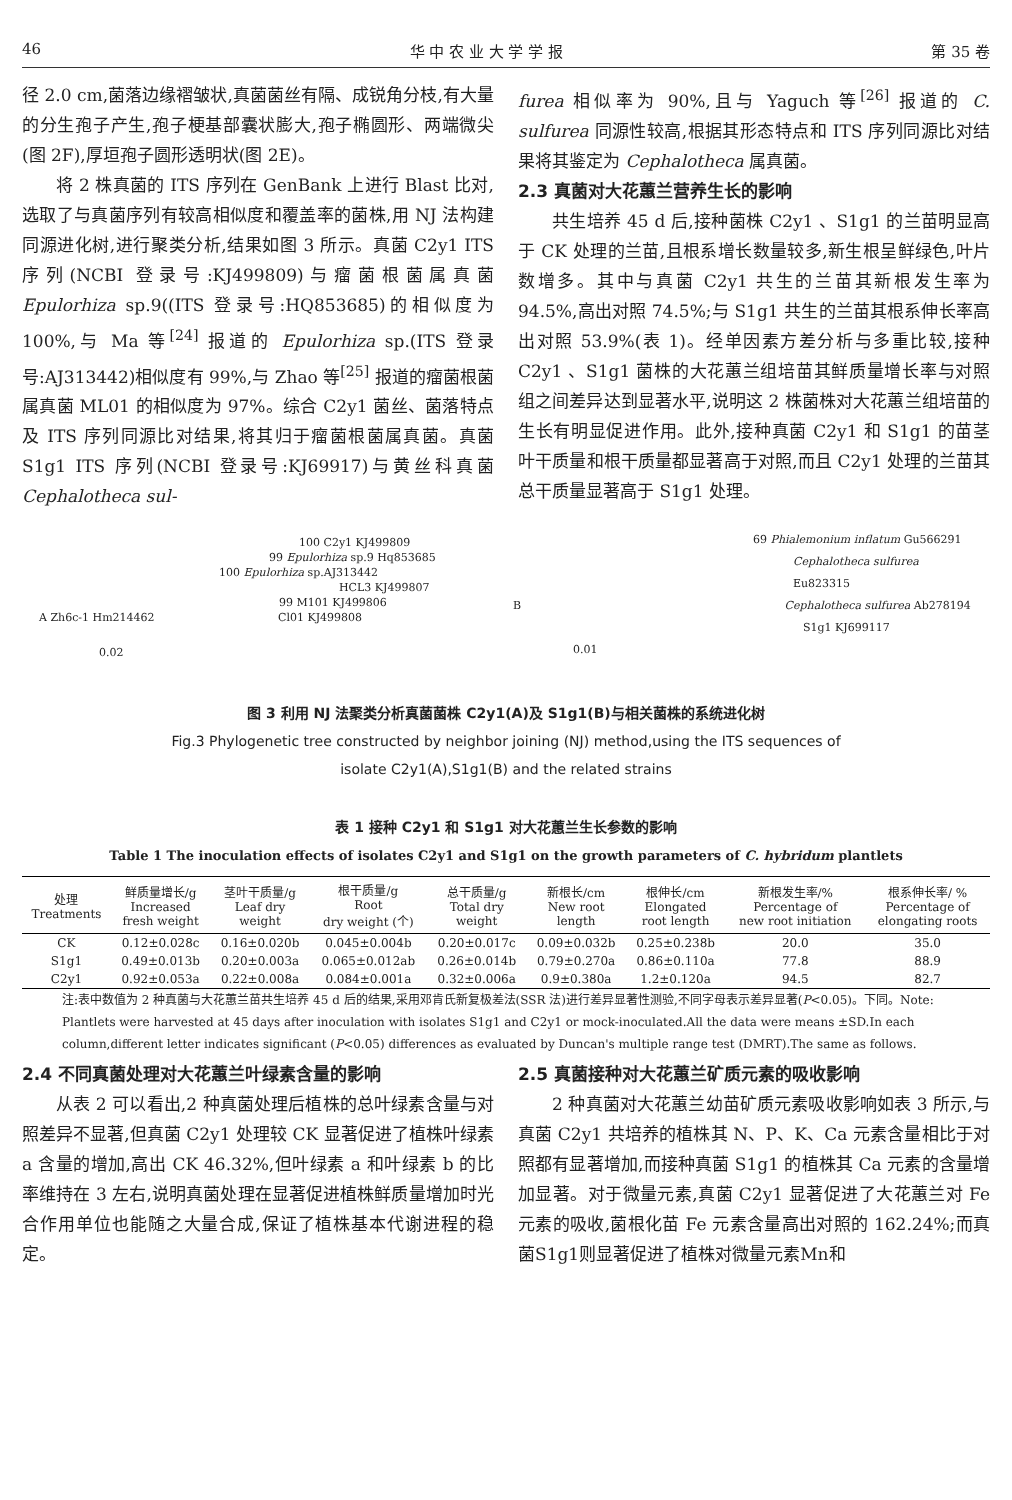46 华 中 农 业 大 学 学 报 第 35 卷
径 2.0 cm,菌落边缘褶皱状,真菌菌丝有隔、成锐角分枝,有大量的分生孢子产生,孢子梗基部囊状膨大,孢子椭圆形、两端微尖(图 2F),厚垣孢子圆形透明状(图 2E)。
将 2 株真菌的 ITS 序列在 GenBank 上进行 Blast 比对,选取了与真菌序列有较高相似度和覆盖率的菌株,用 NJ 法构建同源进化树,进行聚类分析,结果如图 3 所示。真菌 C2y1 ITS 序列(NCBI 登录号:KJ499809)与瘤菌根菌属真菌 Epulorhiza sp.9((ITS 登录号:HQ853685)的相似度为 100%,与 Ma 等<sup>[24]</sup> 报道的 Epulorhiza sp.(ITS 登录号:AJ313442)相似度有 99%,与 Zhao 等<sup>[25]</sup> 报道的瘤菌根菌属真菌 ML01 的相似度为 97%。综合 C2y1 菌丝、菌落特点及 ITS 序列同源比对结果,将其归于瘤菌根菌属真菌。真菌 S1g1 ITS 序列(NCBI 登录号:KJ69917)与黄丝科真菌 Cephalotheca sul-
furea 相似率为 90%,且与 Yaguch 等<sup>[26]</sup> 报道的 C. sulfurea 同源性较高,根据其形态特点和 ITS 序列同源比对结果将其鉴定为 Cephalotheca 属真菌。
2.3 真菌对大花蕙兰营养生长的影响
共生培养 45 d 后,接种菌株 C2y1 、S1g1 的兰苗明显高于 CK 处理的兰苗,且根系增长数量较多,新生根呈鲜绿色,叶片数增多。其中与真菌 C2y1 共生的兰苗其新根发生率为 94.5%,高出对照 74.5%;与 S1g1 共生的兰苗其根系伸长率高出对照 53.9%(表 1)。经单因素方差分析与多重比较,接种 C2y1 、S1g1 菌株的大花蕙兰组培苗其鲜质量增长率与对照组之间差异达到显著水平,说明这 2 株菌株对大花蕙兰组培苗的生长有明显促进作用。此外,接种真菌 C2y1 和 S1g1 的苗茎叶干质量和根干质量都显著高于对照,而且 C2y1 处理的兰苗其总干质量显著高于 S1g1 处理。
100 C2y1 KJ499809
99 Epulorhiza sp.9 Hq853685
100 Epulorhiza sp.AJ313442
HCL3 KJ499807
99 M101 KJ499806
A Zh6c-1 Hm214462 Cl01 KJ499808
0.02
69 Phialemonium inflatum Gu566291
Cephalotheca sulfurea Eu823315
B Cephalotheca sulfurea Ab278194
S1g1 KJ699117
0.01
图 3 利用 NJ 法聚类分析真菌菌株 C2y1(A)及 S1g1(B)与相关菌株的系统进化树
Fig.3 Phylogenetic tree constructed by neighbor joining (NJ) method,using the ITS sequences of
isolate C2y1(A),S1g1(B) and the related strains
表 1 接种 C2y1 和 S1g1 对大花蕙兰生长参数的影响
Table 1 The inoculation effects of isolates C2y1 and S1g1 on the growth parameters of C. hybridum plantlets
| 处理 Treatments | 鲜质量增长/g Increased fresh weight | 茎叶干质量/g Leaf dry weight | 根干质量/g Root dry weight (个) | 总干质量/g Total dry weight | 新根长/cm New root length | 根伸长/cm Elongated root length | 新根发生率/% Percentage of new root initiation | 根系伸长率/ % Percentage of elongating roots |
| --- | --- | --- | --- | --- | --- | --- | --- | --- |
| CK | 0.12±0.028c | 0.16±0.020b | 0.045±0.004b | 0.20±0.017c | 0.09±0.032b | 0.25±0.238b | 20.0 | 35.0 |
| S1g1 | 0.49±0.013b | 0.20±0.003a | 0.065±0.012ab | 0.26±0.014b | 0.79±0.270a | 0.86±0.110a | 77.8 | 88.9 |
| C2y1 | 0.92±0.053a | 0.22±0.008a | 0.084±0.001a | 0.32±0.006a | 0.9±0.380a | 1.2±0.120a | 94.5 | 82.7 |
注:表中数值为 2 种真菌与大花蕙兰苗共生培养 45 d 后的结果,采用邓肯氏新复极差法(SSR 法)进行差异显著性测验,不同字母表示差异显著(P<0.05)。下同。Note: Plantlets were harvested at 45 days after inoculation with isolates S1g1 and C2y1 or mock-inoculated.All the data were means ±SD.In each column,different letter indicates significant (P<0.05) differences as evaluated by Duncan's multiple range test (DMRT).The same as follows.
2.4 不同真菌处理对大花蕙兰叶绿素含量的影响
从表 2 可以看出,2 种真菌处理后植株的总叶绿素含量与对照差异不显著,但真菌 C2y1 处理较 CK 显著促进了植株叶绿素 a 含量的增加,高出 CK 46.32%,但叶绿素 a 和叶绿素 b 的比率维持在 3 左右,说明真菌处理在显著促进植株鲜质量增加时光合作用单位也能随之大量合成,保证了植株基本代谢进程的稳定。
2.5 真菌接种对大花蕙兰矿质元素的吸收影响
2 种真菌对大花蕙兰幼苗矿质元素吸收影响如表 3 所示,与真菌 C2y1 共培养的植株其 N、P、K、Ca 元素含量相比于对照都有显著增加,而接种真菌 S1g1 的植株其 Ca 元素的含量增加显著。对于微量元素,真菌 C2y1 显著促进了大花蕙兰对 Fe 元素的吸收,菌根化苗 Fe 元素含量高出对照的 162.24%;而真菌S1g1则显著促进了植株对微量元素Mn和